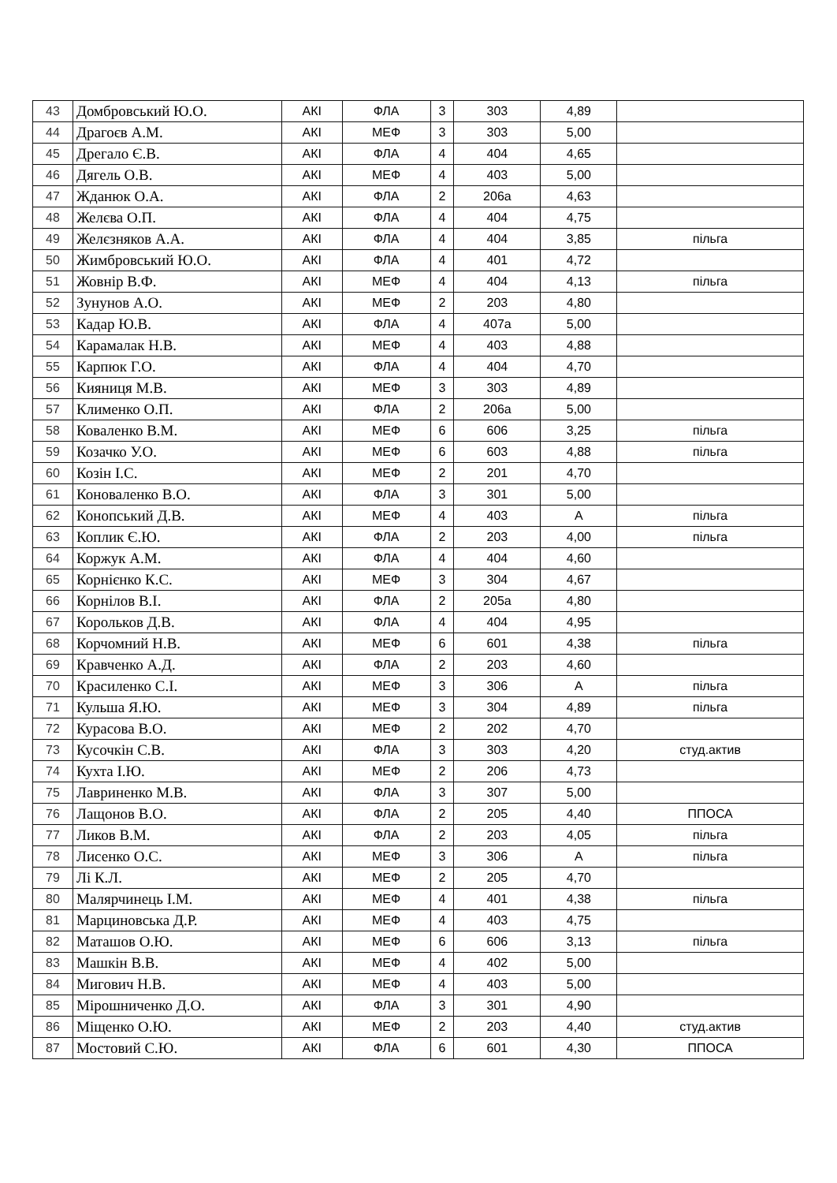| 43 | Домбровський Ю.О. | АКІ | ФЛА | 3 | 303 | 4,89 | |
| 44 | Драгоєв А.М. | АКІ | МЕФ | 3 | 303 | 5,00 | |
| 45 | Дрегало Є.В. | АКІ | ФЛА | 4 | 404 | 4,65 | |
| 46 | Дягель О.В. | АКІ | МЕФ | 4 | 403 | 5,00 | |
| 47 | Жданюк О.А. | АКІ | ФЛА | 2 | 206а | 4,63 | |
| 48 | Желєва О.П. | АКІ | ФЛА | 4 | 404 | 4,75 | |
| 49 | Желєзняков А.А. | АКІ | ФЛА | 4 | 404 | 3,85 | пільга |
| 50 | Жимбровський Ю.О. | АКІ | ФЛА | 4 | 401 | 4,72 | |
| 51 | Жовнір В.Ф. | АКІ | МЕФ | 4 | 404 | 4,13 | пільга |
| 52 | Зунунов А.О. | АКІ | МЕФ | 2 | 203 | 4,80 | |
| 53 | Кадар Ю.В. | АКІ | ФЛА | 4 | 407а | 5,00 | |
| 54 | Карамалак Н.В. | АКІ | МЕФ | 4 | 403 | 4,88 | |
| 55 | Карпюк Г.О. | АКІ | ФЛА | 4 | 404 | 4,70 | |
| 56 | Кияниця М.В. | АКІ | МЕФ | 3 | 303 | 4,89 | |
| 57 | Клименко О.П. | АКІ | ФЛА | 2 | 206а | 5,00 | |
| 58 | Коваленко В.М. | АКІ | МЕФ | 6 | 606 | 3,25 | пільга |
| 59 | Козачко У.О. | АКІ | МЕФ | 6 | 603 | 4,88 | пільга |
| 60 | Козін І.С. | АКІ | МЕФ | 2 | 201 | 4,70 | |
| 61 | Коноваленко В.О. | АКІ | ФЛА | 3 | 301 | 5,00 | |
| 62 | Конопський Д.В. | АКІ | МЕФ | 4 | 403 | А | пільга |
| 63 | Коплик Є.Ю. | АКІ | ФЛА | 2 | 203 | 4,00 | пільга |
| 64 | Коржук А.М. | АКІ | ФЛА | 4 | 404 | 4,60 | |
| 65 | Корнієнко К.С. | АКІ | МЕФ | 3 | 304 | 4,67 | |
| 66 | Корнілов В.І. | АКІ | ФЛА | 2 | 205а | 4,80 | |
| 67 | Корольков Д.В. | АКІ | ФЛА | 4 | 404 | 4,95 | |
| 68 | Корчомний Н.В. | АКІ | МЕФ | 6 | 601 | 4,38 | пільга |
| 69 | Кравченко А.Д. | АКІ | ФЛА | 2 | 203 | 4,60 | |
| 70 | Красиленко С.І. | АКІ | МЕФ | 3 | 306 | А | пільга |
| 71 | Кульша Я.Ю. | АКІ | МЕФ | 3 | 304 | 4,89 | пільга |
| 72 | Курасова В.О. | АКІ | МЕФ | 2 | 202 | 4,70 | |
| 73 | Кусочкін С.В. | АКІ | ФЛА | 3 | 303 | 4,20 | студ.актив |
| 74 | Кухта І.Ю. | АКІ | МЕФ | 2 | 206 | 4,73 | |
| 75 | Лавриненко М.В. | АКІ | ФЛА | 3 | 307 | 5,00 | |
| 76 | Лащонов В.О. | АКІ | ФЛА | 2 | 205 | 4,40 | ППОСА |
| 77 | Ликов В.М. | АКІ | ФЛА | 2 | 203 | 4,05 | пільга |
| 78 | Лисенко О.С. | АКІ | МЕФ | 3 | 306 | А | пільга |
| 79 | Лі К.Л. | АКІ | МЕФ | 2 | 205 | 4,70 | |
| 80 | Малярчинець І.М. | АКІ | МЕФ | 4 | 401 | 4,38 | пільга |
| 81 | Марциновська Д.Р. | АКІ | МЕФ | 4 | 403 | 4,75 | |
| 82 | Маташов О.Ю. | АКІ | МЕФ | 6 | 606 | 3,13 | пільга |
| 83 | Машкін В.В. | АКІ | МЕФ | 4 | 402 | 5,00 | |
| 84 | Мигович Н.В. | АКІ | МЕФ | 4 | 403 | 5,00 | |
| 85 | Мірошниченко Д.О. | АКІ | ФЛА | 3 | 301 | 4,90 | |
| 86 | Міщенко О.Ю. | АКІ | МЕФ | 2 | 203 | 4,40 | студ.актив |
| 87 | Мостовий С.Ю. | АКІ | ФЛА | 6 | 601 | 4,30 | ППОСА |